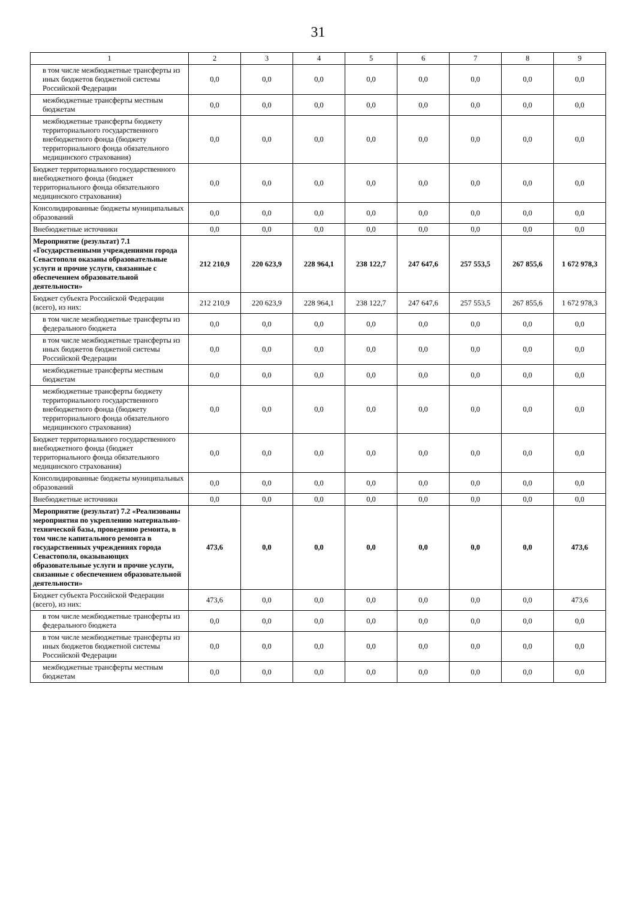31
| 1 | 2 | 3 | 4 | 5 | 6 | 7 | 8 | 9 |
| --- | --- | --- | --- | --- | --- | --- | --- | --- |
| в том числе межбюджетные трансферты из иных бюджетов бюджетной системы Российской Федерации | 0,0 | 0,0 | 0,0 | 0,0 | 0,0 | 0,0 | 0,0 | 0,0 |
| межбюджетные трансферты местным бюджетам | 0,0 | 0,0 | 0,0 | 0,0 | 0,0 | 0,0 | 0,0 | 0,0 |
| межбюджетные трансферты бюджету территориального государственного внебюджетного фонда (бюджету территориального фонда обязательного медицинского страхования) | 0,0 | 0,0 | 0,0 | 0,0 | 0,0 | 0,0 | 0,0 | 0,0 |
| Бюджет территориального государственного внебюджетного фонда (бюджет территориального фонда обязательного медицинского страхования) | 0,0 | 0,0 | 0,0 | 0,0 | 0,0 | 0,0 | 0,0 | 0,0 |
| Консолидированные бюджеты муниципальных образований | 0,0 | 0,0 | 0,0 | 0,0 | 0,0 | 0,0 | 0,0 | 0,0 |
| Внебюджетные источники | 0,0 | 0,0 | 0,0 | 0,0 | 0,0 | 0,0 | 0,0 | 0,0 |
| Мероприятие (результат) 7.1 «Государственными учреждениями города Севастополя оказаны образовательные услуги и прочие услуги, связанные с обеспечением образовательной деятельности» | 212 210,9 | 220 623,9 | 228 964,1 | 238 122,7 | 247 647,6 | 257 553,5 | 267 855,6 | 1 672 978,3 |
| Бюджет субъекта Российской Федерации (всего), из них: | 212 210,9 | 220 623,9 | 228 964,1 | 238 122,7 | 247 647,6 | 257 553,5 | 267 855,6 | 1 672 978,3 |
| в том числе межбюджетные трансферты из федерального бюджета | 0,0 | 0,0 | 0,0 | 0,0 | 0,0 | 0,0 | 0,0 | 0,0 |
| в том числе межбюджетные трансферты из иных бюджетов бюджетной системы Российской Федерации | 0,0 | 0,0 | 0,0 | 0,0 | 0,0 | 0,0 | 0,0 | 0,0 |
| межбюджетные трансферты местным бюджетам | 0,0 | 0,0 | 0,0 | 0,0 | 0,0 | 0,0 | 0,0 | 0,0 |
| межбюджетные трансферты бюджету территориального государственного внебюджетного фонда (бюджету территориального фонда обязательного медицинского страхования) | 0,0 | 0,0 | 0,0 | 0,0 | 0,0 | 0,0 | 0,0 | 0,0 |
| Бюджет территориального государственного внебюджетного фонда (бюджет территориального фонда обязательного медицинского страхования) | 0,0 | 0,0 | 0,0 | 0,0 | 0,0 | 0,0 | 0,0 | 0,0 |
| Консолидированные бюджеты муниципальных образований | 0,0 | 0,0 | 0,0 | 0,0 | 0,0 | 0,0 | 0,0 | 0,0 |
| Внебюджетные источники | 0,0 | 0,0 | 0,0 | 0,0 | 0,0 | 0,0 | 0,0 | 0,0 |
| Мероприятие (результат) 7.2 «Реализованы мероприятия по укреплению материально-технической базы, проведению ремонта, в том числе капитального ремонта в государственных учреждениях города Севастополя, оказывающих образовательные услуги и прочие услуги, связанные с обеспечением образовательной деятельности» | 473,6 | 0,0 | 0,0 | 0,0 | 0,0 | 0,0 | 0,0 | 473,6 |
| Бюджет субъекта Российской Федерации (всего), из них: | 473,6 | 0,0 | 0,0 | 0,0 | 0,0 | 0,0 | 0,0 | 473,6 |
| в том числе межбюджетные трансферты из федерального бюджета | 0,0 | 0,0 | 0,0 | 0,0 | 0,0 | 0,0 | 0,0 | 0,0 |
| в том числе межбюджетные трансферты из иных бюджетов бюджетной системы Российской Федерации | 0,0 | 0,0 | 0,0 | 0,0 | 0,0 | 0,0 | 0,0 | 0,0 |
| межбюджетные трансферты местным бюджетам | 0,0 | 0,0 | 0,0 | 0,0 | 0,0 | 0,0 | 0,0 | 0,0 |